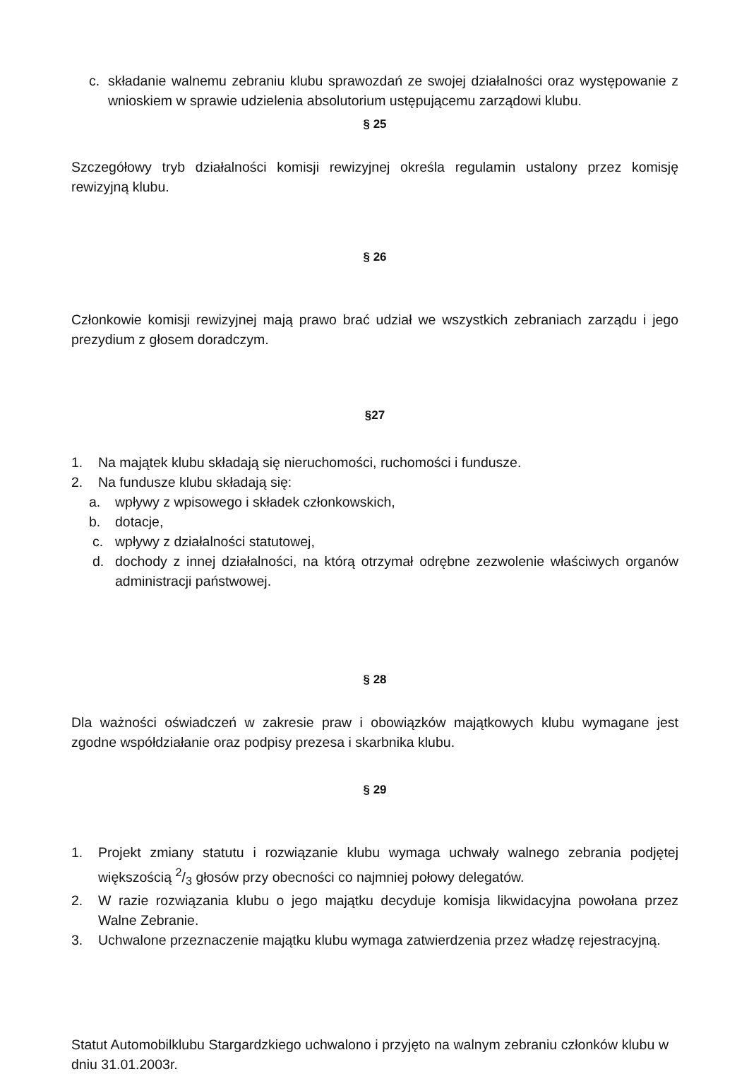c. składanie walnemu zebraniu klubu sprawozdań ze swojej działalności oraz występowanie z wnioskiem w sprawie udzielenia absolutorium ustępującemu zarządowi klubu.
§ 25
Szczegółowy tryb działalności komisji rewizyjnej określa regulamin ustalony przez komisję rewizyjną klubu.
§ 26
Członkowie komisji rewizyjnej mają prawo brać udział we wszystkich zebraniach zarządu i jego prezydium z głosem doradczym.
§27
1. Na majątek klubu składają się nieruchomości, ruchomości i fundusze.
2. Na fundusze klubu składają się:
a. wpływy z wpisowego i składek członkowskich,
b. dotacje,
c. wpływy z działalności statutowej,
d. dochody z innej działalności, na którą otrzymał odrębne zezwolenie właściwych organów administracji państwowej.
§ 28
Dla ważności oświadczeń w zakresie praw i obowiązków majątkowych klubu wymagane jest zgodne współdziałanie oraz podpisy prezesa i skarbnika klubu.
§ 29
1. Projekt zmiany statutu i rozwiązanie klubu wymaga uchwały walnego zebrania podjętej większością 2/3 głosów przy obecności co najmniej połowy delegatów.
2. W razie rozwiązania klubu o jego majątku decyduje komisja likwidacyjna powołana przez Walne Zebranie.
3. Uchwalone przeznaczenie majątku klubu wymaga zatwierdzenia przez władzę rejestracyjną.
Statut Automobilklubu Stargardzkiego uchwalono i przyjęto na walnym zebraniu członków klubu w dniu 31.01.2003r.